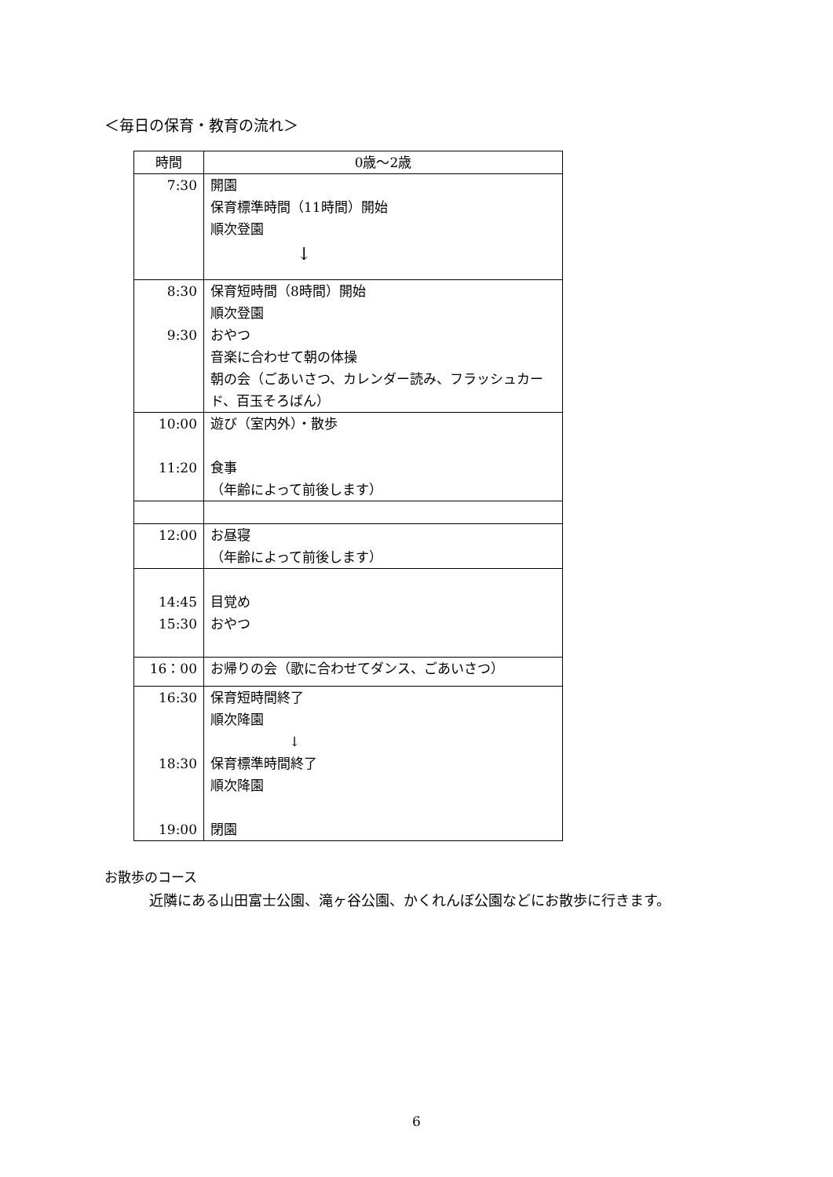＜毎日の保育・教育の流れ＞
| 時間 | 0歳～2歳 |
| --- | --- |
| 7:30 | 開園 保育標準時間（11時間）開始 順次登園 ↓ |
| 8:30 9:30 | 保育短時間（8時間）開始 順次登園 おやつ 音楽に合わせて朝の体操 朝の会（ごあいさつ、カレンダー読み、フラッシュカード、百玉そろばん） |
| 10:00 11:20 | 遊び（室内外）・散歩 食事 （年齢によって前後します） |
| 12:00 | お昼寝 （年齢によって前後します） |
| 14:45 15:30 | 目覚め おやつ |
| 16：00 | お帰りの会（歌に合わせてダンス、ごあいさつ） |
| 16:30 18:30 19:00 | 保育短時間終了 順次降園 ↓ 保育標準時間終了 順次降園 閉園 |
お散歩のコース
近隣にある山田富士公園、滝ヶ谷公園、かくれんぼ公園などにお散歩に行きます。
6